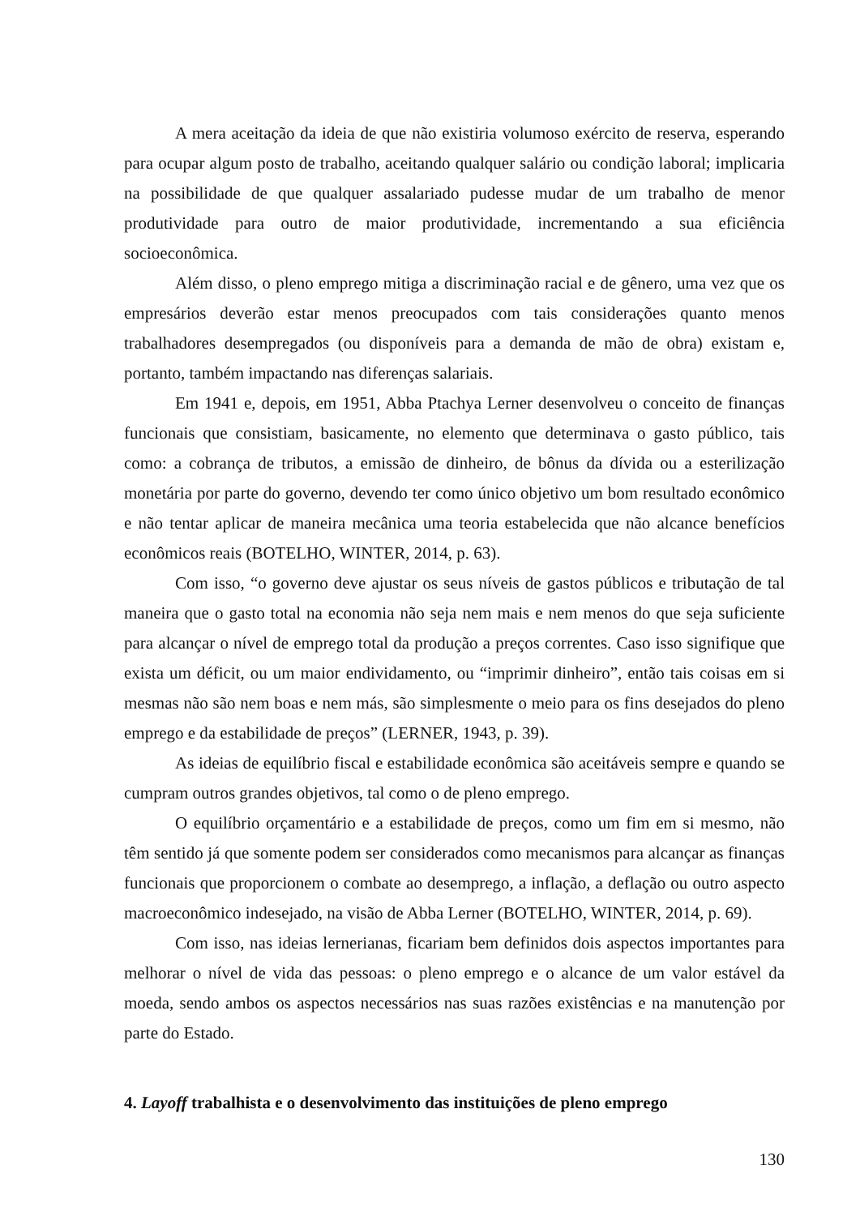A mera aceitação da ideia de que não existiria volumoso exército de reserva, esperando para ocupar algum posto de trabalho, aceitando qualquer salário ou condição laboral; implicaria na possibilidade de que qualquer assalariado pudesse mudar de um trabalho de menor produtividade para outro de maior produtividade, incrementando a sua eficiência socioeconômica.
Além disso, o pleno emprego mitiga a discriminação racial e de gênero, uma vez que os empresários deverão estar menos preocupados com tais considerações quanto menos trabalhadores desempregados (ou disponíveis para a demanda de mão de obra) existam e, portanto, também impactando nas diferenças salariais.
Em 1941 e, depois, em 1951, Abba Ptachya Lerner desenvolveu o conceito de finanças funcionais que consistiam, basicamente, no elemento que determinava o gasto público, tais como: a cobrança de tributos, a emissão de dinheiro, de bônus da dívida ou a esterilização monetária por parte do governo, devendo ter como único objetivo um bom resultado econômico e não tentar aplicar de maneira mecânica uma teoria estabelecida que não alcance benefícios econômicos reais (BOTELHO, WINTER, 2014, p. 63).
Com isso, “o governo deve ajustar os seus níveis de gastos públicos e tributação de tal maneira que o gasto total na economia não seja nem mais e nem menos do que seja suficiente para alcançar o nível de emprego total da produção a preços correntes. Caso isso signifique que exista um déficit, ou um maior endividamento, ou “imprimir dinheiro”, então tais coisas em si mesmas não são nem boas e nem más, são simplesmente o meio para os fins desejados do pleno emprego e da estabilidade de preços” (LERNER, 1943, p. 39).
As ideias de equilíbrio fiscal e estabilidade econômica são aceitáveis sempre e quando se cumpram outros grandes objetivos, tal como o de pleno emprego.
O equilíbrio orçamentário e a estabilidade de preços, como um fim em si mesmo, não têm sentido já que somente podem ser considerados como mecanismos para alcançar as finanças funcionais que proporcionem o combate ao desemprego, a inflação, a deflação ou outro aspecto macroeconômico indesejado, na visão de Abba Lerner (BOTELHO, WINTER, 2014, p. 69).
Com isso, nas ideias lernerianas, ficariam bem definidos dois aspectos importantes para melhorar o nível de vida das pessoas: o pleno emprego e o alcance de um valor estável da moeda, sendo ambos os aspectos necessários nas suas razões existências e na manutenção por parte do Estado.
4. Layoff trabalhista e o desenvolvimento das instituições de pleno emprego
130